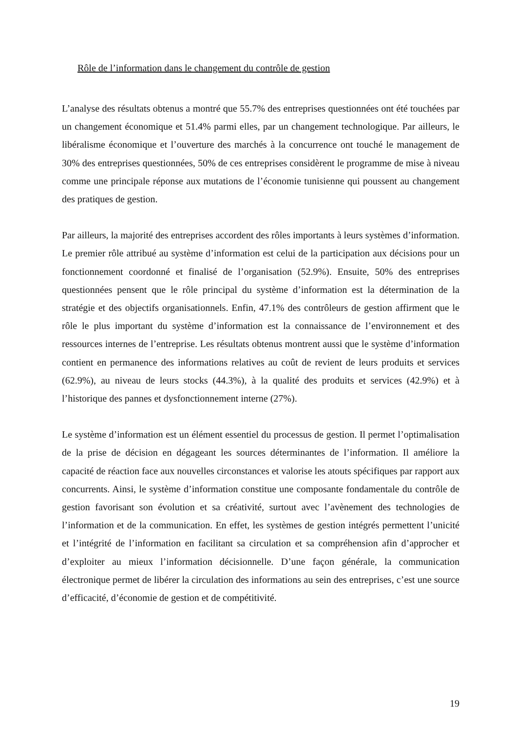Rôle de l’information dans le changement du contrôle de gestion
L’analyse des résultats obtenus a montré que 55.7% des entreprises questionnées ont été touchées par un changement économique et 51.4% parmi elles, par un changement technologique. Par ailleurs, le libéralisme économique et l’ouverture des marchés à la concurrence ont touché le management de 30% des entreprises questionnées, 50% de ces entreprises considèrent le programme de mise à niveau comme une principale réponse aux mutations de l’économie tunisienne qui poussent au changement des pratiques de gestion.
Par ailleurs, la majorité des entreprises accordent des rôles importants à leurs systèmes d’information. Le premier rôle attribué au système d’information est celui de la participation aux décisions pour un fonctionnement coordonné et finalisé de l’organisation (52.9%). Ensuite, 50% des entreprises questionnées pensent que le rôle principal du système d’information est la détermination de la stratégie et des objectifs organisationnels. Enfin, 47.1% des contrôleurs de gestion affirment que le rôle le plus important du système d’information est la connaissance de l’environnement et des ressources internes de l’entreprise. Les résultats obtenus montrent aussi que le système d’information contient en permanence des informations relatives au coût de revient de leurs produits et services (62.9%), au niveau de leurs stocks (44.3%), à la qualité des produits et services (42.9%) et à l’historique des pannes et dysfonctionnement interne (27%).
Le système d’information est un élément essentiel du processus de gestion. Il permet l’optimalisation de la prise de décision en dégageant les sources déterminantes de l’information. Il améliore la capacité de réaction face aux nouvelles circonstances et valorise les atouts spécifiques par rapport aux concurrents. Ainsi, le système d’information constitue une composante fondamentale du contrôle de gestion favorisant son évolution et sa créativité, surtout avec l’avènement des technologies de l’information et de la communication. En effet, les systèmes de gestion intégrés permettent l’unicité et l’intégrité de l’information en facilitant sa circulation et sa compréhension afin d’approcher et d’exploiter au mieux l’information décisionnelle. D’une façon générale, la communication électronique permet de libérer la circulation des informations au sein des entreprises, c’est une source d’efficacité, d’économie de gestion et de compétitivité.
19